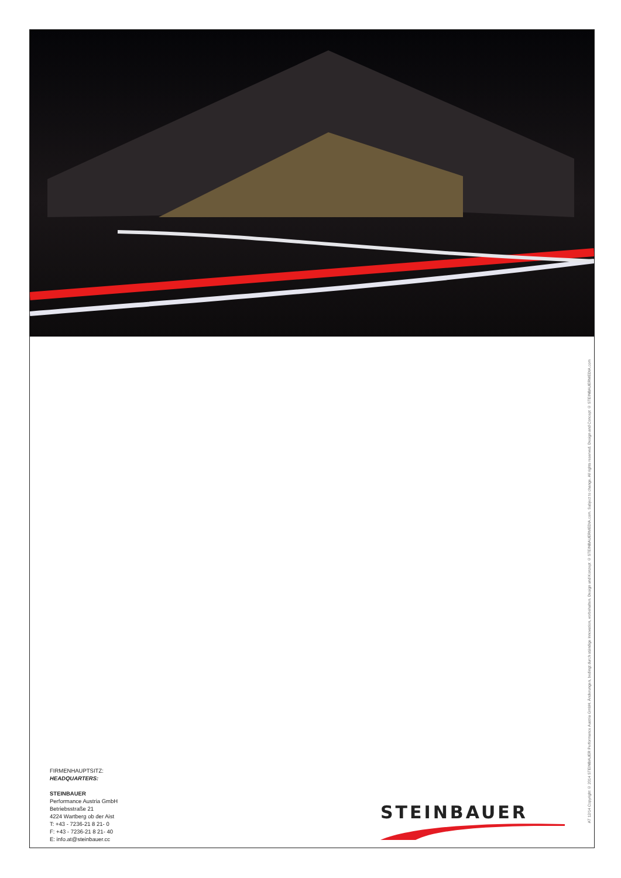FIRMENHAUPTSITZ:
HEADQUARTERS:
STEINBAUER
Performance Austria GmbH
Betriebsstraße 21
4224 Wartberg ob der Aist
T: +43 - 7236-21 8 21- 0
F: +43 - 7236-21 8 21- 40
E: info.at@steinbauer.cc
STEINBAUER
AT 12/14 Copyright © 2014 STEINBAUER Performance Austria GmbH. Änderungen, bedingt durch ständige Innovation, vorbehalten. Design und Konzept © STEINBAUERMEDIA.com. Subject to change. All rights reserved. Design and Concept © STEINBAUERMEDIA.com